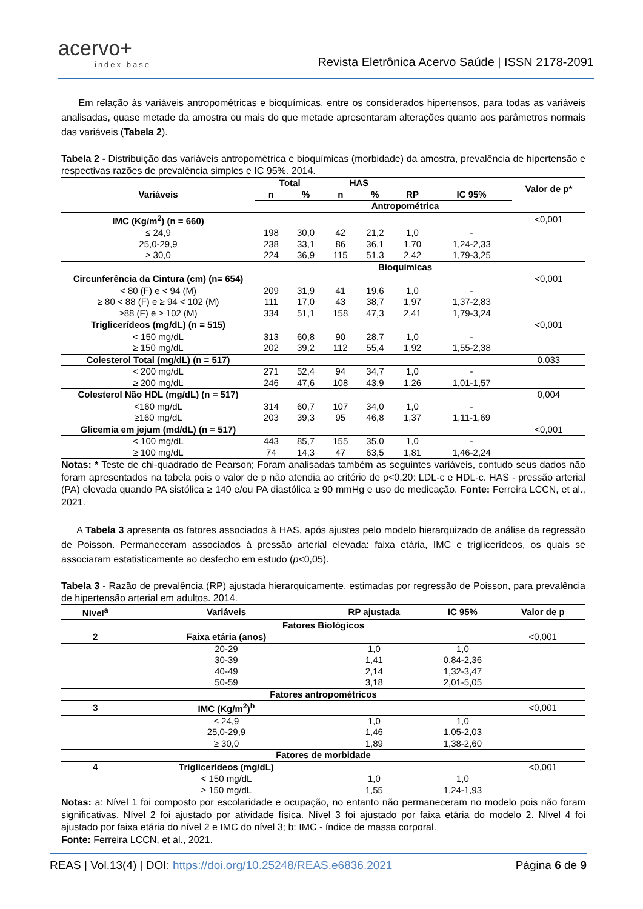acervo+
index base
Revista Eletrônica Acervo Saúde | ISSN 2178-2091
Em relação às variáveis antropométricas e bioquímicas, entre os considerados hipertensos, para todas as variáveis analisadas, quase metade da amostra ou mais do que metade apresentaram alterações quanto aos parâmetros normais das variáveis (Tabela 2).
Tabela 2 - Distribuição das variáveis antropométrica e bioquímicas (morbidade) da amostra, prevalência de hipertensão e respectivas razões de prevalência simples e IC 95%. 2014.
| Variáveis | Total | | HAS | | | | Valor de p* |
| --- | --- | --- | --- | --- | --- | --- | --- |
| | n | % | n | % | RP | IC 95% | |
| Antropométrica | | | | | | | |
| IMC (Kg/m<sup>2</sup>) (n = 660) | | | | | | | <0,001 |
| ≤ 24,9 | 198 | 30,0 | 42 | 21,2 | 1,0 | - | |
| 25,0-29,9 | 238 | 33,1 | 86 | 36,1 | 1,70 | 1,24-2,33 | |
| ≥ 30,0 | 224 | 36,9 | 115 | 51,3 | 2,42 | 1,79-3,25 | |
| Bioquímicas | | | | | | | |
| Circunferência da Cintura (cm) (n= 654) | | | | | | | <0,001 |
| < 80 (F) e < 94 (M) | 209 | 31,9 | 41 | 19,6 | 1,0 | - | |
| ≥ 80 < 88 (F) e ≥ 94 < 102 (M) | 111 | 17,0 | 43 | 38,7 | 1,97 | 1,37-2,83 | |
| ≥88 (F) e ≥ 102 (M) | 334 | 51,1 | 158 | 47,3 | 2,41 | 1,79-3,24 | |
| Triglicerídeos (mg/dL) (n = 515) | | | | | | | <0,001 |
| < 150 mg/dL | 313 | 60,8 | 90 | 28,7 | 1,0 | - | |
| ≥ 150 mg/dL | 202 | 39,2 | 112 | 55,4 | 1,92 | 1,55-2,38 | |
| Colesterol Total (mg/dL) (n = 517) | | | | | | | 0,033 |
| < 200 mg/dL | 271 | 52,4 | 94 | 34,7 | 1,0 | - | |
| ≥ 200 mg/dL | 246 | 47,6 | 108 | 43,9 | 1,26 | 1,01-1,57 | |
| Colesterol Não HDL (mg/dL) (n = 517) | | | | | | | 0,004 |
| <160 mg/dL | 314 | 60,7 | 107 | 34,0 | 1,0 | - | |
| ≥160 mg/dL | 203 | 39,3 | 95 | 46,8 | 1,37 | 1,11-1,69 | |
| Glicemia em jejum (md/dL) (n = 517) | | | | | | | <0,001 |
| < 100 mg/dL | 443 | 85,7 | 155 | 35,0 | 1,0 | - | |
| ≥ 100 mg/dL | 74 | 14,3 | 47 | 63,5 | 1,81 | 1,46-2,24 | |
Notas: * Teste de chi-quadrado de Pearson; Foram analisadas também as seguintes variáveis, contudo seus dados não foram apresentados na tabela pois o valor de p não atendia ao critério de p<0,20: LDL-c e HDL-c. HAS - pressão arterial (PA) elevada quando PA sistólica ≥ 140 e/ou PA diastólica ≥ 90 mmHg e uso de medicação. Fonte: Ferreira LCCN, et al., 2021.
A Tabela 3 apresenta os fatores associados à HAS, após ajustes pelo modelo hierarquizado de análise da regressão de Poisson. Permaneceram associados à pressão arterial elevada: faixa etária, IMC e triglicerídeos, os quais se associaram estatisticamente ao desfecho em estudo (p<0,05).
Tabela 3 - Razão de prevalência (RP) ajustada hierarquicamente, estimadas por regressão de Poisson, para prevalência de hipertensão arterial em adultos. 2014.
| Nível<sup>a</sup> | Variáveis | RP ajustada | IC 95% | Valor de p |
| --- | --- | --- | --- | --- |
| Fatores Biológicos | | | | |
| 2 | Faixa etária (anos) | | | <0,001 |
| | 20-29 | 1,0 | 1,0 | |
| | 30-39 | 1,41 | 0,84-2,36 | |
| | 40-49 | 2,14 | 1,32-3,47 | |
| | 50-59 | 3,18 | 2,01-5,05 | |
| Fatores antropométricos | | | | |
| 3 | IMC (Kg/m<sup>2</sup>)<sup>b</sup> | | | <0,001 |
| | ≤ 24,9 | 1,0 | 1,0 | |
| | 25,0-29,9 | 1,46 | 1,05-2,03 | |
| | ≥ 30,0 | 1,89 | 1,38-2,60 | |
| Fatores de morbidade | | | | |
| 4 | Triglicerídeos (mg/dL) | | | <0,001 |
| | < 150 mg/dL | 1,0 | 1,0 | |
| | ≥ 150 mg/dL | 1,55 | 1,24-1,93 | |
Notas: a: Nível 1 foi composto por escolaridade e ocupação, no entanto não permaneceram no modelo pois não foram significativas. Nível 2 foi ajustado por atividade física. Nível 3 foi ajustado por faixa etária do modelo 2. Nível 4 foi ajustado por faixa etária do nível 2 e IMC do nível 3; b: IMC - índice de massa corporal.
Fonte: Ferreira LCCN, et al., 2021.
REAS | Vol.13(4) | DOI: https://doi.org/10.25248/REAS.e6836.2021 Página 6 de 9